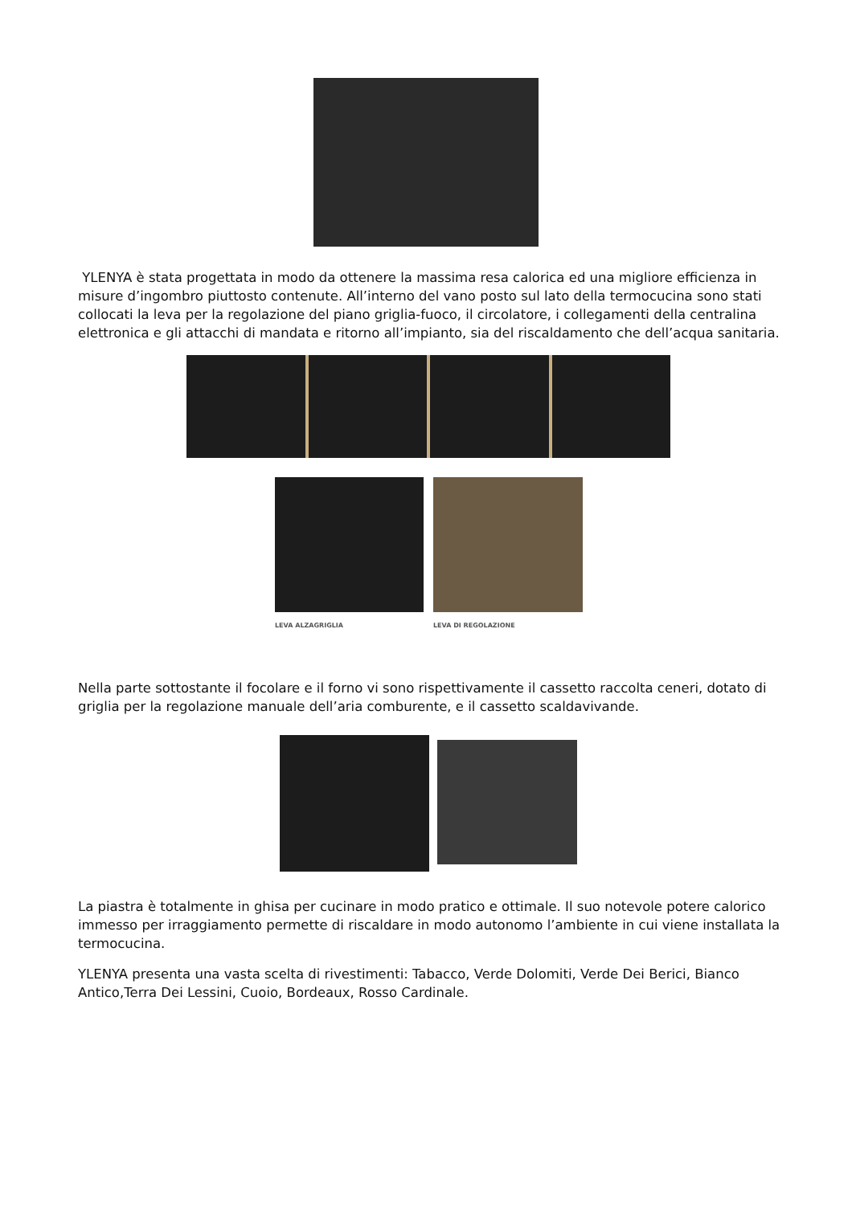YLENYA è stata progettata in modo da ottenere la massima resa calorica ed una migliore efficienza in misure d’ingombro piuttosto contenute. All’interno del vano posto sul lato della termocucina sono stati collocati la leva per la regolazione del piano griglia-fuoco, il circolatore, i collegamenti della centralina elettronica e gli attacchi di mandata e ritorno all’impianto, sia del riscaldamento che dell’acqua sanitaria.
LEVA ALZAGRIGLIA
LEVA DI REGOLAZIONE
Nella parte sottostante il focolare e il forno vi sono rispettivamente il cassetto raccolta ceneri, dotato di griglia per la regolazione manuale dell’aria comburente, e il cassetto scaldavivande.
La piastra è totalmente in ghisa per cucinare in modo pratico e ottimale. Il suo notevole potere calorico immesso per irraggiamento permette di riscaldare in modo autonomo l’ambiente in cui viene installata la termocucina.
YLENYA presenta una vasta scelta di rivestimenti: Tabacco, Verde Dolomiti, Verde Dei Berici, Bianco Antico,Terra Dei Lessini, Cuoio, Bordeaux, Rosso Cardinale.